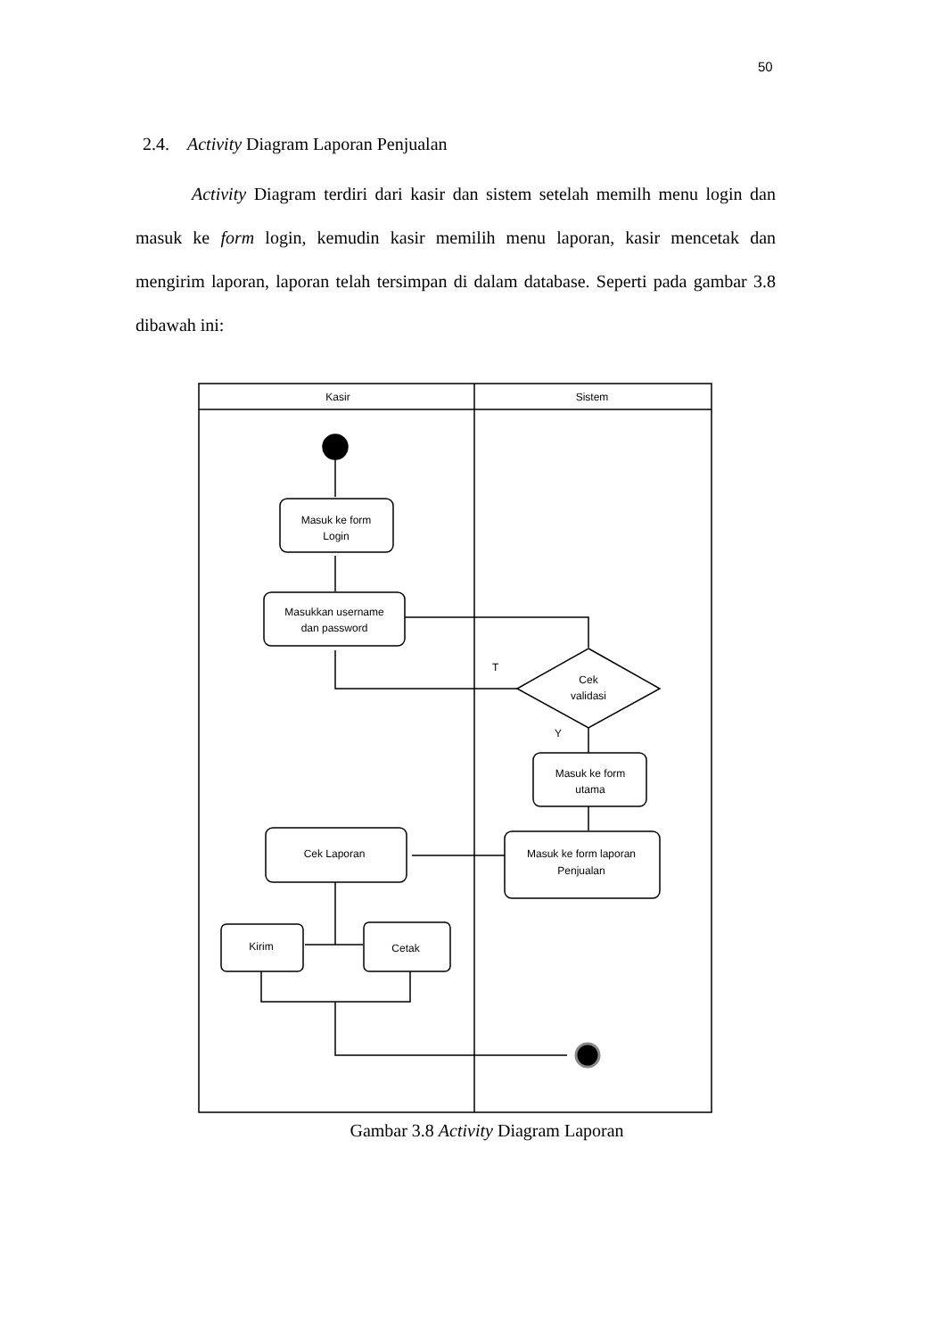50
2.4. Activity Diagram Laporan Penjualan
Activity Diagram terdiri dari kasir dan sistem setelah memilh menu login dan masuk ke form login, kemudin kasir memilih menu laporan, kasir mencetak dan mengirim laporan, laporan telah tersimpan di dalam database. Seperti pada gambar 3.8 dibawah ini:
Kasir
Sistem
Masuk ke form
Login
Masukkan username
dan password
T
Cek
validasi
Y
Masuk ke form
utama
Masuk ke form laporan
Penjualan
Cek Laporan
Kirim
Cetak
Gambar 3.8 Activity Diagram Laporan